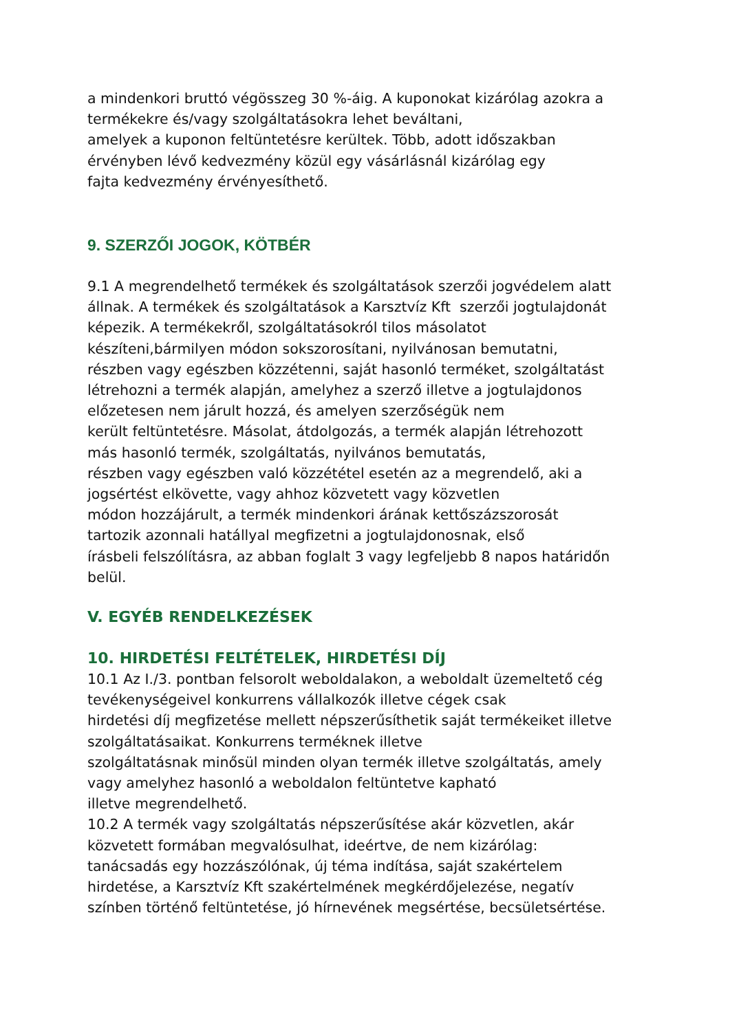a mindenkori bruttó végösszeg 30 %-áig. A kuponokat kizárólag azokra a
termékekre és/vagy szolgáltatásokra lehet beváltani,
amelyek a kuponon feltüntetésre kerültek. Több, adott időszakban
érvényben lévő kedvezmény közül egy vásárlásnál kizárólag egy
fajta kedvezmény érvényesíthető.
9. SZERZŐI JOGOK, KÖTBÉR
9.1 A megrendelhető termékek és szolgáltatások szerzői jogvédelem alatt
állnak. A termékek és szolgáltatások a Karsztvíz Kft szerzői jogtulajdonát
képezik. A termékekről, szolgáltatásokról tilos másolatot
készíteni,bármilyen módon sokszorosítani, nyilvánosan bemutatni,
részben vagy egészben közzétenni, saját hasonló terméket, szolgáltatást
létrehozni a termék alapján, amelyhez a szerző illetve a jogtulajdonos
előzetesen nem járult hozzá, és amelyen szerzőségük nem
került feltüntetésre. Másolat, átdolgozás, a termék alapján létrehozott
más hasonló termék, szolgáltatás, nyilvános bemutatás,
részben vagy egészben való közzététel esetén az a megrendelő, aki a
jogsértést elkövette, vagy ahhoz közvetett vagy közvetlen
módon hozzájárult, a termék mindenkori árának kettőszázszorosát
tartozik azonnali hatállyal megfizetni a jogtulajdonosnak, első
írásbeli felszólításra, az abban foglalt 3 vagy legfeljebb 8 napos határidőn
belül.
V. EGYÉB RENDELKEZÉSEK
10. HIRDETÉSI FELTÉTELEK, HIRDETÉSI DÍJ
10.1 Az I./3. pontban felsorolt weboldalakon, a weboldalt üzemeltető cég
tevékenységeivel konkurrens vállalkozók illetve cégek csak
hirdetési díj megfizetése mellett népszerűsíthetik saját termékeiket illetve
szolgáltatásaikat. Konkurrens terméknek illetve
szolgáltatásnak minősül minden olyan termék illetve szolgáltatás, amely
vagy amelyhez hasonló a weboldalon feltüntetve kapható
illetve megrendelhető.
10.2 A termék vagy szolgáltatás népszerűsítése akár közvetlen, akár
közvetett formában megvalósulhat, ideértve, de nem kizárólag:
tanácsadás egy hozzászólónak, új téma indítása, saját szakértelem
hirdetése, a Karsztvíz Kft szakértelmének megkérdőjelezése, negatív
színben történő feltüntetése, jó hírnevének megsértése, becsületsértése.